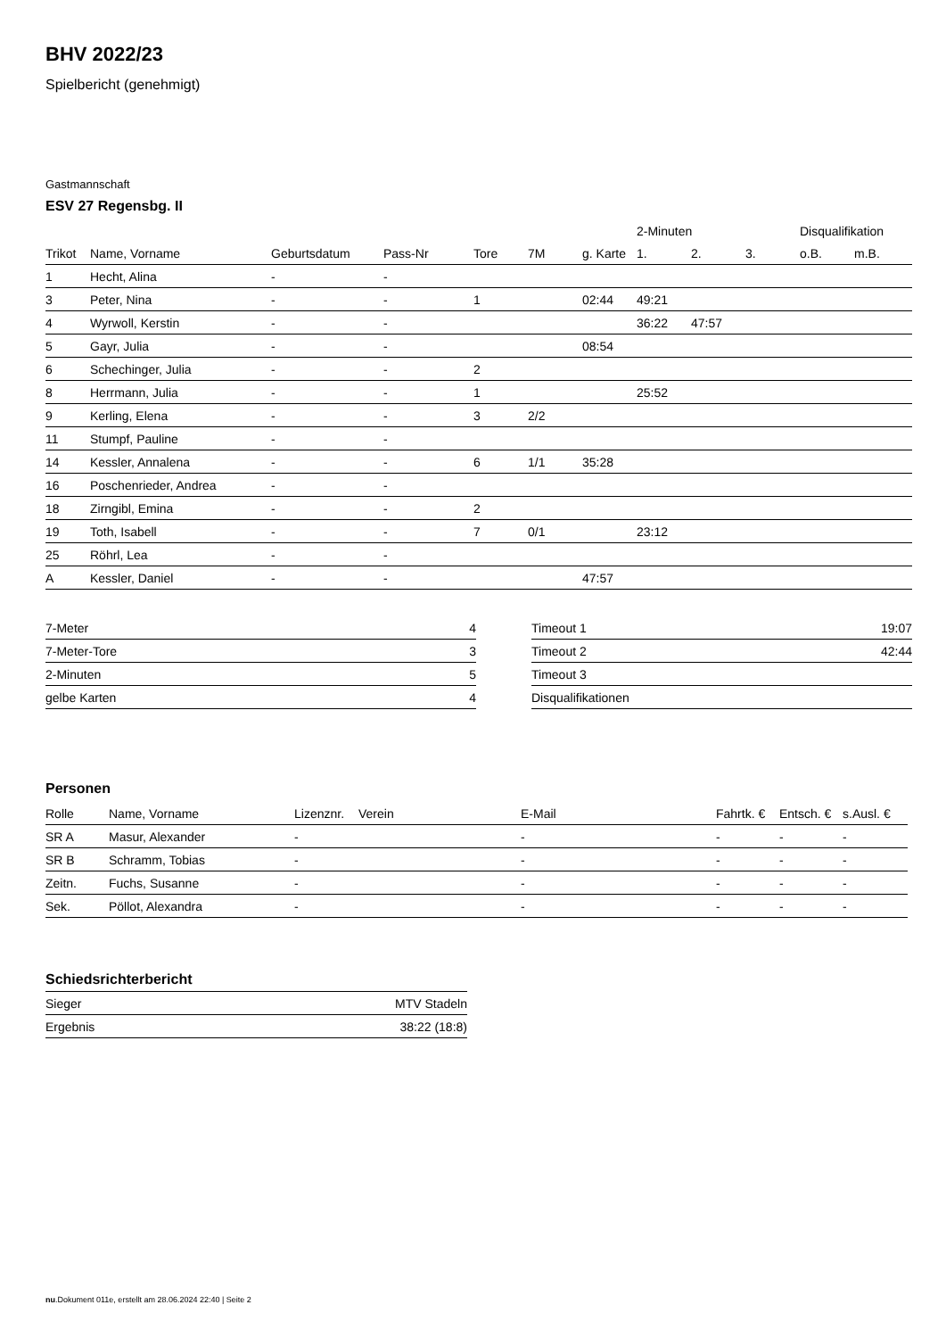BHV 2022/23
Spielbericht (genehmigt)
Gastmannschaft
ESV 27 Regensbg. II
| | | | | | | | 2-Minuten | | | Disqualifikation | |
| --- | --- | --- | --- | --- | --- | --- | --- | --- | --- | --- | --- |
| Trikot | Name, Vorname | Geburtsdatum | Pass-Nr | Tore | 7M | g. Karte | 1. | 2. | 3. | o.B. | m.B. |
| 1 | Hecht, Alina | - | - | | | | | | | | |
| 3 | Peter, Nina | - | - | 1 | | 02:44 | 49:21 | | | | |
| 4 | Wyrwoll, Kerstin | - | - | | | | 36:22 | 47:57 | | | |
| 5 | Gayr, Julia | - | - | | | 08:54 | | | | | |
| 6 | Schechinger, Julia | - | - | 2 | | | | | | | |
| 8 | Herrmann, Julia | - | - | 1 | | | 25:52 | | | | |
| 9 | Kerling, Elena | - | - | 3 | 2/2 | | | | | | |
| 11 | Stumpf, Pauline | - | - | | | | | | | | |
| 14 | Kessler, Annalena | - | - | 6 | 1/1 | 35:28 | | | | | |
| 16 | Poschenrieder, Andrea | - | - | | | | | | | | |
| 18 | Zirngibl, Emina | - | - | 2 | | | | | | | |
| 19 | Toth, Isabell | - | - | 7 | 0/1 | | 23:12 | | | | |
| 25 | Röhrl, Lea | - | - | | | | | | | | |
| A | Kessler, Daniel | - | - | | | 47:57 | | | | | |
| 7-Meter | 4 |
| 7-Meter-Tore | 3 |
| 2-Minuten | 5 |
| gelbe Karten | 4 |
| Timeout 1 | 19:07 |
| Timeout 2 | 42:44 |
| Timeout 3 | |
| Disqualifikationen | |
Personen
| Rolle | Name, Vorname | Lizenznr. | Verein | E-Mail | Fahrtk. € | Entsch. € | s.Ausl. € |
| --- | --- | --- | --- | --- | --- | --- | --- |
| SR A | Masur, Alexander | - | | - | - | - | - |
| SR B | Schramm, Tobias | - | | - | - | - | - |
| Zeitn. | Fuchs, Susanne | - | | - | - | - | - |
| Sek. | Pöllot, Alexandra | - | | - | - | - | - |
Schiedsrichterbericht
| Sieger | MTV Stadeln |
| Ergebnis | 38:22 (18:8) |
nu.Dokument 011e, erstellt am 28.06.2024 22:40 | Seite 2